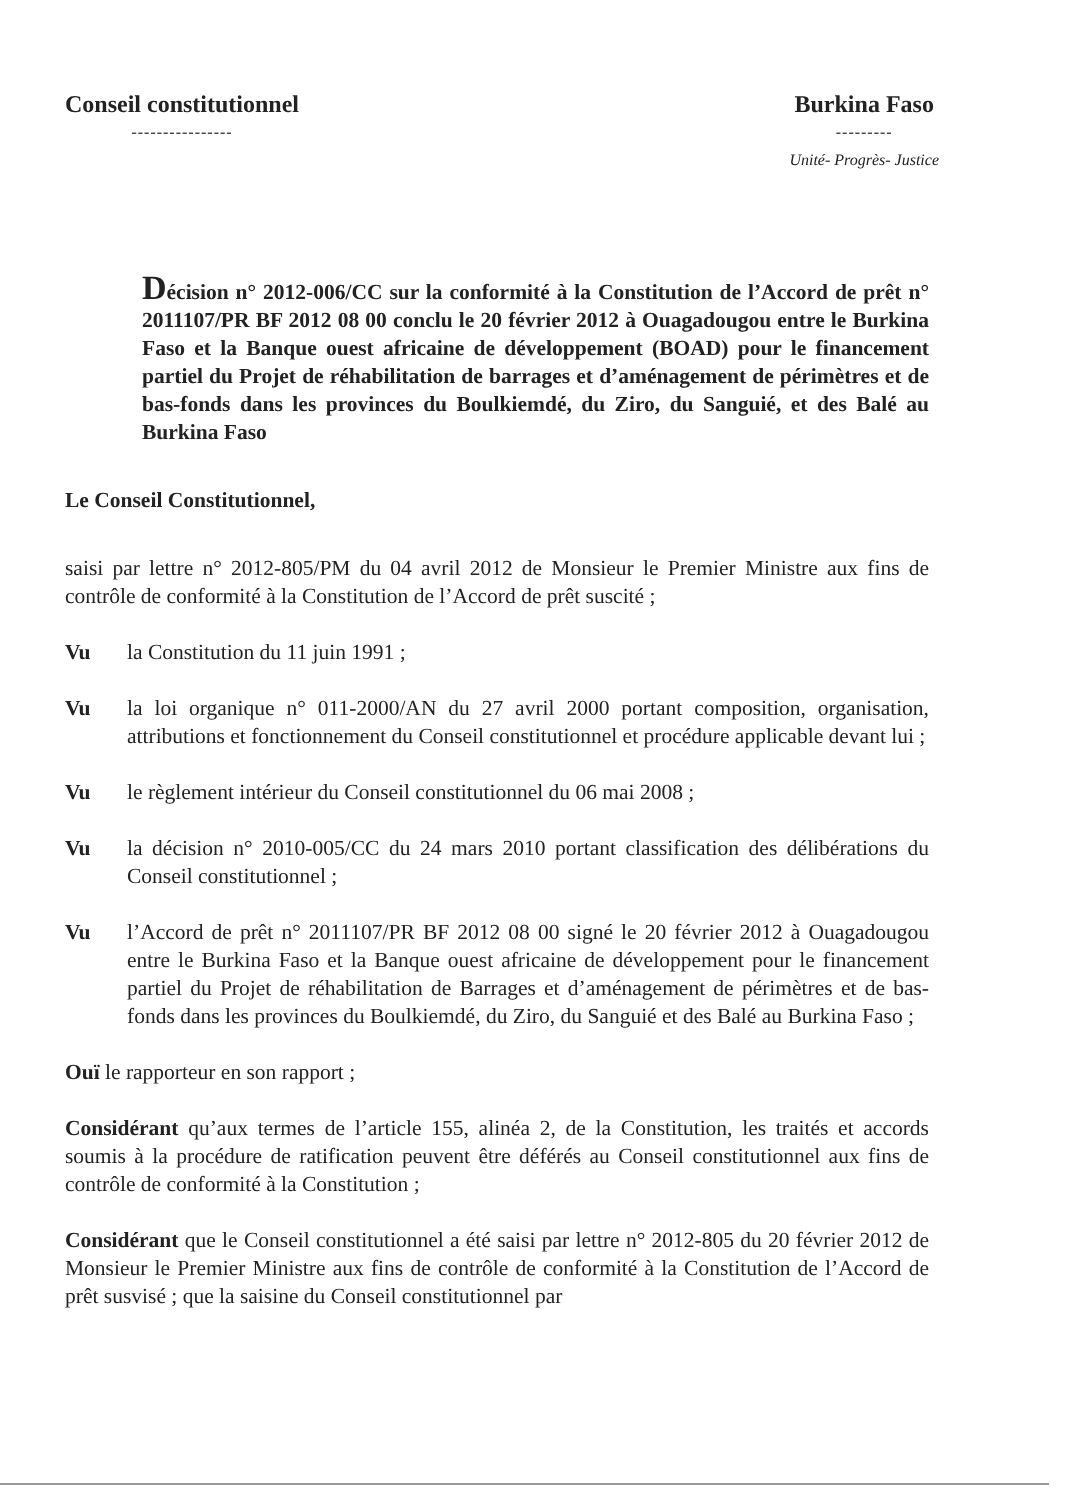Conseil constitutionnel
----------------
Burkina Faso
---------
Unité- Progrès- Justice
Décision n° 2012-006/CC sur la conformité à la Constitution de l’Accord de prêt n° 2011107/PR BF 2012 08 00 conclu le 20 février 2012 à Ouagadougou entre le Burkina Faso et la Banque ouest africaine de développement (BOAD) pour le financement partiel du Projet de réhabilitation de barrages et d’aménagement de périmètres et de bas-fonds dans les provinces du Boulkiemdé, du Ziro, du Sanguié, et des Balé au Burkina Faso
Le Conseil Constitutionnel,
saisi par lettre n° 2012-805/PM du 04 avril 2012 de Monsieur le Premier Ministre aux fins de contrôle de conformité à la Constitution de l’Accord de prêt suscité ;
Vu la Constitution du 11 juin 1991 ;
Vu la loi organique n° 011-2000/AN du 27 avril 2000 portant composition, organisation, attributions et fonctionnement du Conseil constitutionnel et procédure applicable devant lui ;
Vu le règlement intérieur du Conseil constitutionnel du 06 mai 2008 ;
Vu la décision n° 2010-005/CC du 24 mars 2010 portant classification des délibérations du Conseil constitutionnel ;
Vu l’Accord de prêt n° 2011107/PR BF 2012 08 00 signé le 20 février 2012 à Ouagadougou entre le Burkina Faso et la Banque ouest africaine de développement pour le financement partiel du Projet de réhabilitation de Barrages et d’aménagement de périmètres et de bas-fonds dans les provinces du Boulkiemdé, du Ziro, du Sanguié et des Balé au Burkina Faso ;
Ouï le rapporteur en son rapport ;
Considérant qu’aux termes de l’article 155, alinéa 2, de la Constitution, les traités et accords soumis à la procédure de ratification peuvent être déférés au Conseil constitutionnel aux fins de contrôle de conformité à la Constitution ;
Considérant que le Conseil constitutionnel a été saisi par lettre n° 2012-805 du 20 février 2012 de Monsieur le Premier Ministre aux fins de contrôle de conformité à la Constitution de l’Accord de prêt susvisé ; que la saisine du Conseil constitutionnel par